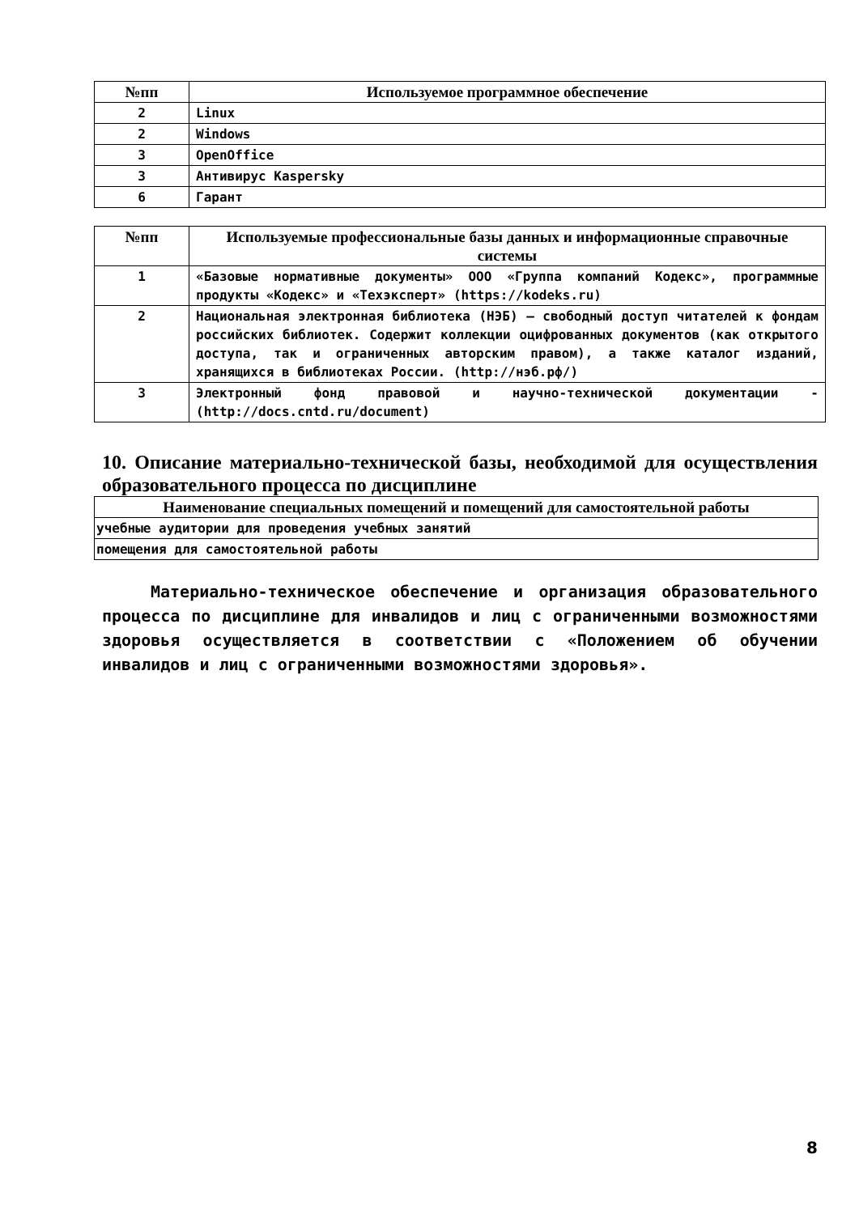| №пп | Используемое программное обеспечение |
| --- | --- |
| 2 | Linux |
| 2 | Windows |
| 3 | OpenOffice |
| 3 | Антивирус Kaspersky |
| 6 | Гарант |
| №пп | Используемые профессиональные базы данных и информационные справочные системы |
| --- | --- |
| 1 | «Базовые нормативные документы» ООО «Группа компаний Кодекс», программные продукты «Кодекс» и «Техэксперт» (https://kodeks.ru) |
| 2 | Национальная электронная библиотека (НЭБ) – свободный доступ читателей к фондам российских библиотек. Содержит коллекции оцифрованных документов (как открытого доступа, так и ограниченных авторским правом), а также каталог изданий, хранящихся в библиотеках России. (http://нэб.рф/) |
| 3 | Электронный фонд правовой и научно-технической документации - (http://docs.cntd.ru/document) |
10. Описание материально-технической базы, необходимой для осуществления образовательного процесса по дисциплине
| Наименование специальных помещений и помещений для самостоятельной работы |
| --- |
| учебные аудитории для проведения учебных занятий |
| помещения для самостоятельной работы |
Материально-техническое обеспечение и организация образовательного процесса по дисциплине для инвалидов и лиц с ограниченными возможностями здоровья осуществляется в соответствии с «Положением об обучении инвалидов и лиц с ограниченными возможностями здоровья».
8